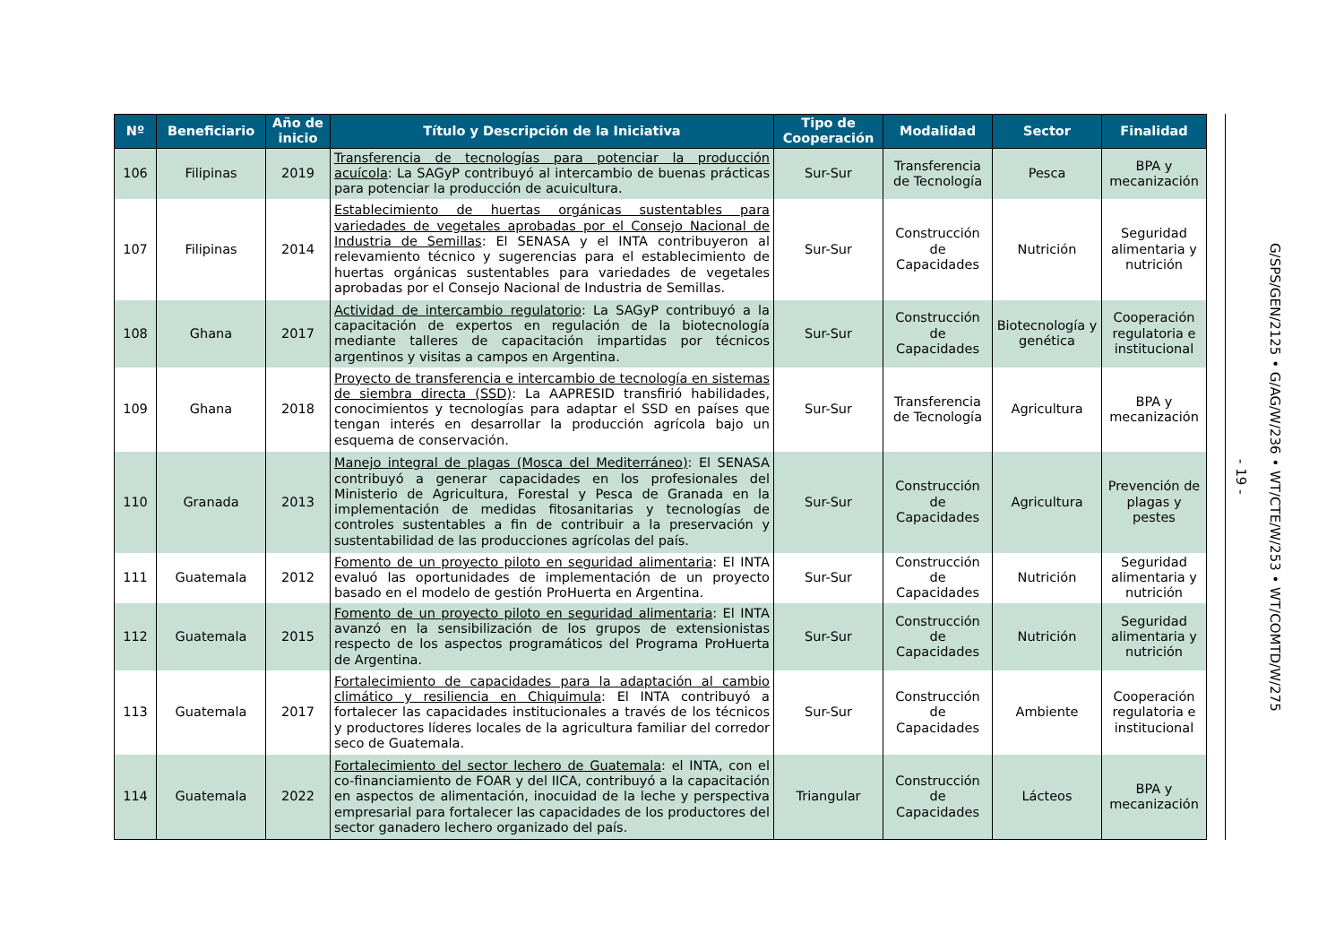| Nº | Beneficiario | Año de inicio | Título y Descripción de la Iniciativa | Tipo de Cooperación | Modalidad | Sector | Finalidad |
| --- | --- | --- | --- | --- | --- | --- | --- |
| 106 | Filipinas | 2019 | Transferencia de tecnologías para potenciar la producción acuícola : La SAGyP contribuyó al intercambio de buenas prácticas para potenciar la producción de acuicultura. | Sur-Sur | Transferencia de Tecnología | Pesca | BPA y mecanización |
| 107 | Filipinas | 2014 | Establecimiento de huertas orgánicas sustentables para variedades de vegetales aprobadas por el Consejo Nacional de Industria de Semillas : El SENASA y el INTA contribuyeron al relevamiento técnico y sugerencias para el establecimiento de huertas orgánicas sustentables para variedades de vegetales aprobadas por el Consejo Nacional de Industria de Semillas. | Sur-Sur | Construcción de Capacidades | Nutrición | Seguridad alimentaria y nutrición |
| 108 | Ghana | 2017 | Actividad de intercambio regulatorio : La SAGyP contribuyó a la capacitación de expertos en regulación de la biotecnología mediante talleres de capacitación impartidas por técnicos argentinos y visitas a campos en Argentina. | Sur-Sur | Construcción de Capacidades | Biotecnología y genética | Cooperación regulatoria e institucional |
| 109 | Ghana | 2018 | Proyecto de transferencia e intercambio de tecnología en sistemas de siembra directa (SSD) : La AAPRESID transfirió habilidades, conocimientos y tecnologías para adaptar el SSD en países que tengan interés en desarrollar la producción agrícola bajo un esquema de conservación. | Sur-Sur | Transferencia de Tecnología | Agricultura | BPA y mecanización |
| 110 | Granada | 2013 | Manejo integral de plagas (Mosca del Mediterráneo) : El SENASA contribuyó a generar capacidades en los profesionales del Ministerio de Agricultura, Forestal y Pesca de Granada en la implementación de medidas fitosanitarias y tecnologías de controles sustentables a fin de contribuir a la preservación y sustentabilidad de las producciones agrícolas del país. | Sur-Sur | Construcción de Capacidades | Agricultura | Prevención de plagas y pestes |
| 111 | Guatemala | 2012 | Fomento de un proyecto piloto en seguridad alimentaria : El INTA evaluó las oportunidades de implementación de un proyecto basado en el modelo de gestión ProHuerta en Argentina. | Sur-Sur | Construcción de Capacidades | Nutrición | Seguridad alimentaria y nutrición |
| 112 | Guatemala | 2015 | Fomento de un proyecto piloto en seguridad alimentaria : El INTA avanzó en la sensibilización de los grupos de extensionistas respecto de los aspectos programáticos del Programa ProHuerta de Argentina. | Sur-Sur | Construcción de Capacidades | Nutrición | Seguridad alimentaria y nutrición |
| 113 | Guatemala | 2017 | Fortalecimiento de capacidades para la adaptación al cambio climático y resiliencia en Chiquimula : El INTA contribuyó a fortalecer las capacidades institucionales a través de los técnicos y productores líderes locales de la agricultura familiar del corredor seco de Guatemala. | Sur-Sur | Construcción de Capacidades | Ambiente | Cooperación regulatoria e institucional |
| 114 | Guatemala | 2022 | Fortalecimiento del sector lechero de Guatemala : el INTA, con el co-financiamiento de FOAR y del IICA, contribuyó a la capacitación en aspectos de alimentación, inocuidad de la leche y perspectiva empresarial para fortalecer las capacidades de los productores del sector ganadero lechero organizado del país. | Triangular | Construcción de Capacidades | Lácteos | BPA y mecanización |
- 19 -
G/SPS/GEN/2125 • G/AG/W/236 • WT/CTE/W/253 • WT/COMTD/W/275